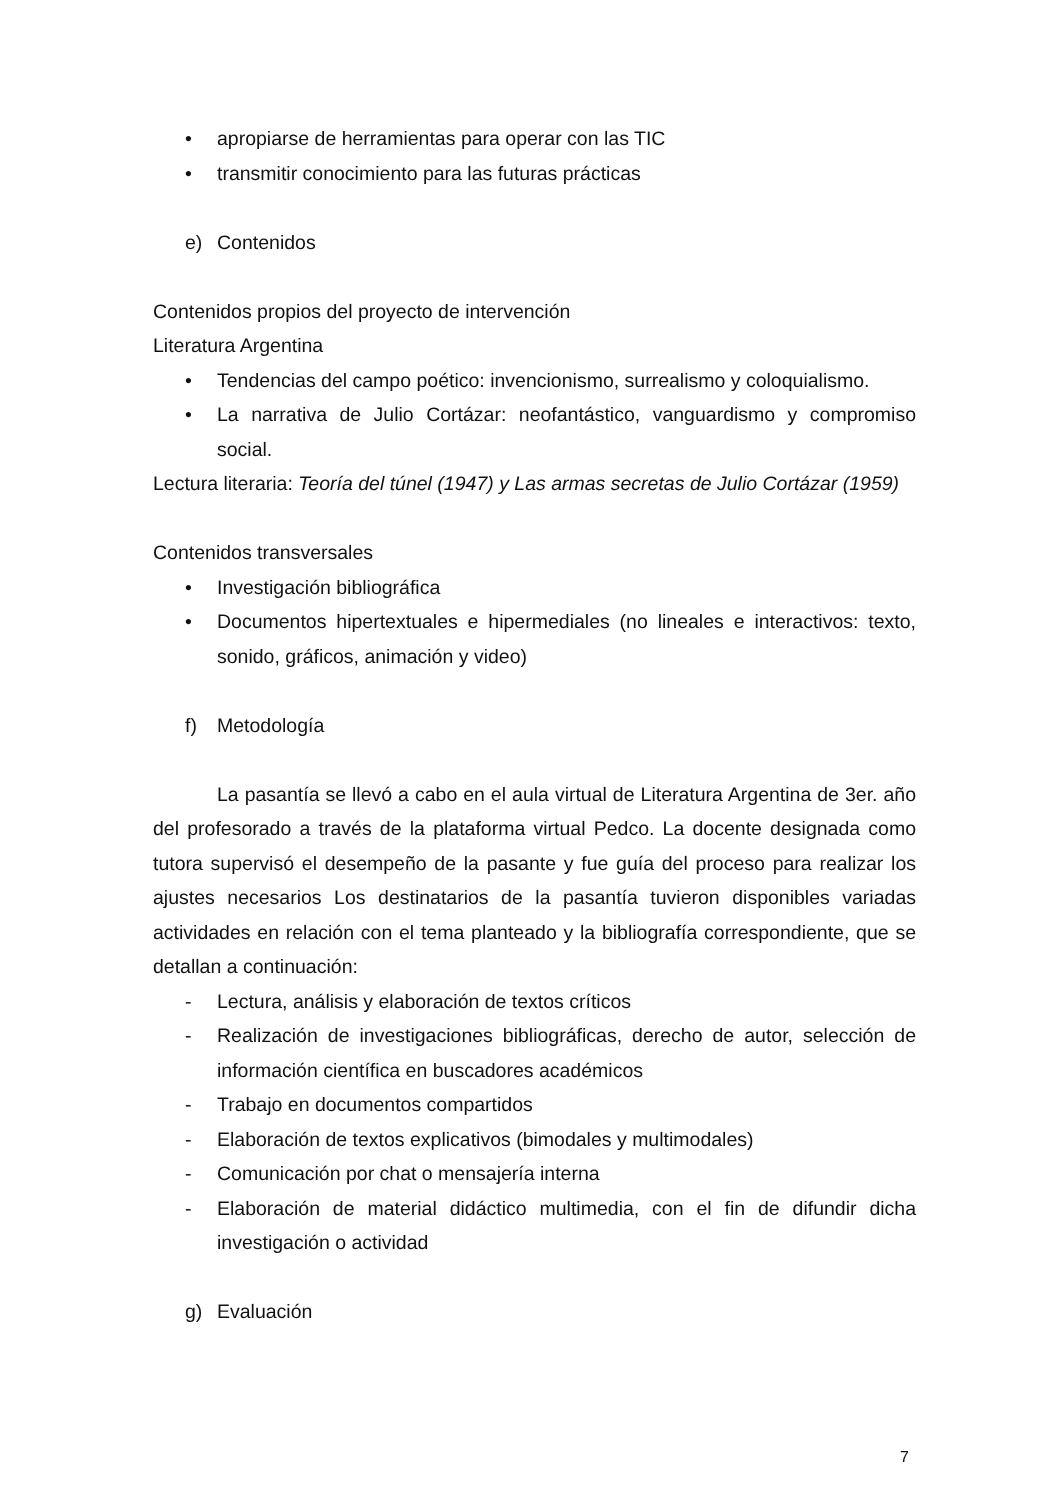• apropiarse de herramientas para operar con las TIC
• transmitir conocimiento para las futuras prácticas
e) Contenidos
Contenidos propios del proyecto de intervención
Literatura Argentina
• Tendencias del campo poético: invencionismo, surrealismo y coloquialismo.
• La narrativa de Julio Cortázar: neofantástico, vanguardismo y compromiso social.
Lectura literaria: Teoría del túnel (1947) y Las armas secretas de Julio Cortázar (1959)
Contenidos transversales
• Investigación bibliográfica
• Documentos hipertextuales e hipermediales (no lineales e interactivos: texto, sonido, gráficos, animación y video)
f) Metodología
La pasantía se llevó a cabo en el aula virtual de Literatura Argentina de 3er. año del profesorado a través de la plataforma virtual Pedco. La docente designada como tutora supervisó el desempeño de la pasante y fue guía del proceso para realizar los ajustes necesarios Los destinatarios de la pasantía tuvieron disponibles variadas actividades en relación con el tema planteado y la bibliografía correspondiente, que se detallan a continuación:
- Lectura, análisis y elaboración de textos críticos
- Realización de investigaciones bibliográficas, derecho de autor, selección de información científica en buscadores académicos
- Trabajo en documentos compartidos
- Elaboración de textos explicativos (bimodales y multimodales)
- Comunicación por chat o mensajería interna
- Elaboración de material didáctico multimedia, con el fin de difundir dicha investigación o actividad
g) Evaluación
7